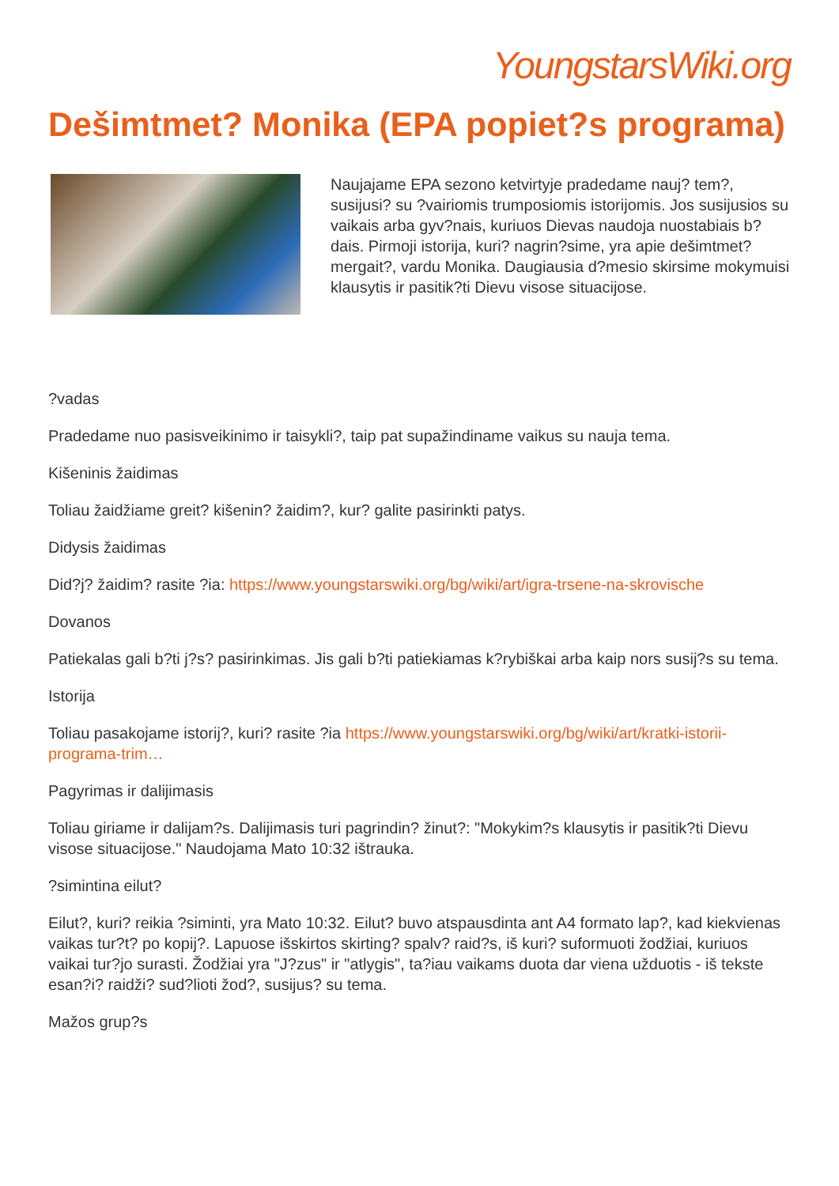YoungstarsWiki.org
Dešimtmet? Monika (EPA popiet?s programa)
Naujajame EPA sezono ketvirtyje pradedame nauj? tem?, susijusi? su ?vairiomis trumposiomis istorijomis. Jos susijusios su vaikais arba gyv?nais, kuriuos Dievas naudoja nuostabiais b?dais. Pirmoji istorija, kuri? nagrin?sime, yra apie dešimtmet? mergait?, vardu Monika. Daugiausia d?mesio skirsime mokymuisi klausytis ir pasitik?ti Dievu visose situacijose.
?vadas
Pradedame nuo pasisveikinimo ir taisykli?, taip pat supažindiname vaikus su nauja tema.
Kišeninis žaidimas
Toliau žaidžiame greit? kišenin? žaidim?, kur? galite pasirinkti patys.
Didysis žaidimas
Did?j? žaidim? rasite ?ia: https://www.youngstarswiki.org/bg/wiki/art/igra-trsene-na-skrovische
Dovanos
Patiekalas gali b?ti j?s? pasirinkimas. Jis gali b?ti patiekiamas k?rybiškai arba kaip nors susij?s su tema.
Istorija
Toliau pasakojame istorij?, kuri? rasite ?ia https://www.youngstarswiki.org/bg/wiki/art/kratki-istorii-programa-trim…
Pagyrimas ir dalijimasis
Toliau giriame ir dalijam?s. Dalijimasis turi pagrindin? žinut?: "Mokykim?s klausytis ir pasitik?ti Dievu visose situacijose." Naudojama Mato 10:32 ištrauka.
?simintina eilut?
Eilut?, kuri? reikia ?siminti, yra Mato 10:32. Eilut? buvo atspausdinta ant A4 formato lap?, kad kiekvienas vaikas tur?t? po kopij?. Lapuose išskirtos skirting? spalv? raid?s, iš kuri? suformuoti žodžiai, kuriuos vaikai tur?jo surasti. Žodžiai yra "J?zus" ir "atlygis", ta?iau vaikams duota dar viena užduotis - iš tekste esan?i? raidži? sud?lioti žod?, susijus? su tema.
Mažos grup?s